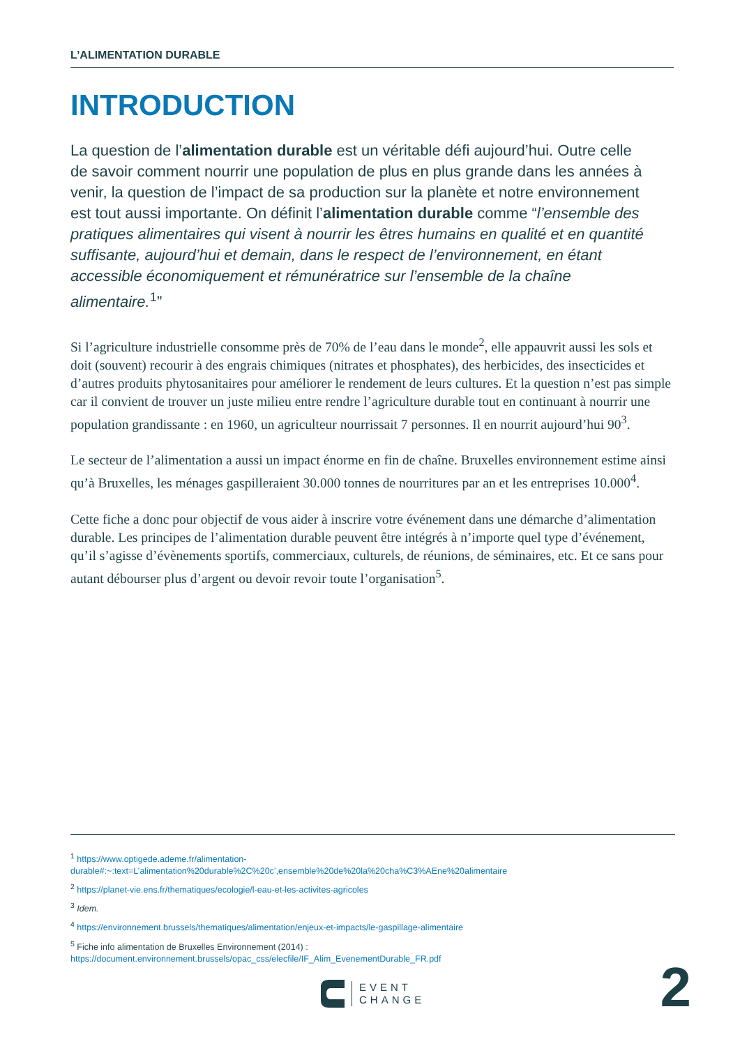L’ALIMENTATION DURABLE
INTRODUCTION
La question de l’alimentation durable est un véritable défi aujourd’hui. Outre celle de savoir comment nourrir une population de plus en plus grande dans les années à venir, la question de l’impact de sa production sur la planète et notre environnement est tout aussi importante. On définit l’alimentation durable comme “l’ensemble des pratiques alimentaires qui visent à nourrir les êtres humains en qualité et en quantité suffisante, aujourd’hui et demain, dans le respect de l’environnement, en étant accessible économiquement et rémunératrice sur l’ensemble de la chaîne alimentaire.<sup>1</sup>”
Si l’agriculture industrielle consomme près de 70% de l’eau dans le monde<sup>2</sup>, elle appauvrit aussi les sols et doit (souvent) recourir à des engrais chimiques (nitrates et phosphates), des herbicides, des insecticides et d’autres produits phytosanitaires pour améliorer le rendement de leurs cultures. Et la question n’est pas simple car il convient de trouver un juste milieu entre rendre l’agriculture durable tout en continuant à nourrir une population grandissante : en 1960, un agriculteur nourrissait 7 personnes. Il en nourrit aujourd’hui 90<sup>3</sup>.
Le secteur de l’alimentation a aussi un impact énorme en fin de chaîne. Bruxelles environnement estime ainsi qu’à Bruxelles, les ménages gaspilleraient 30.000 tonnes de nourritures par an et les entreprises 10.000<sup>4</sup>.
Cette fiche a donc pour objectif de vous aider à inscrire votre événement dans une démarche d’alimentation durable. Les principes de l’alimentation durable peuvent être intégrés à n’importe quel type d’événement, qu’il s’agisse d’évènements sportifs, commerciaux, culturels, de réunions, de séminaires, etc. Et ce sans pour autant débourser plus d’argent ou devoir revoir toute l’organisation<sup>5</sup>.
<sup>1</sup> https://www.optigede.ademe.fr/alimentation-durable#:~:text=L’alimentation%20durable%2C%20c’,ensemble%20de%20la%20cha%C3%AEne%20alimentaire
<sup>2</sup> https://planet-vie.ens.fr/thematiques/ecologie/l-eau-et-les-activites-agricoles
<sup>3</sup> Idem.
<sup>4</sup> https://environnement.brussels/thematiques/alimentation/enjeux-et-impacts/le-gaspillage-alimentaire
<sup>5</sup> Fiche info alimentation de Bruxelles Environnement (2014) : https://document.environnement.brussels/opac_css/elecfile/IF_Alim_EvenementDurable_FR.pdf
EVENT
CHANGE
2